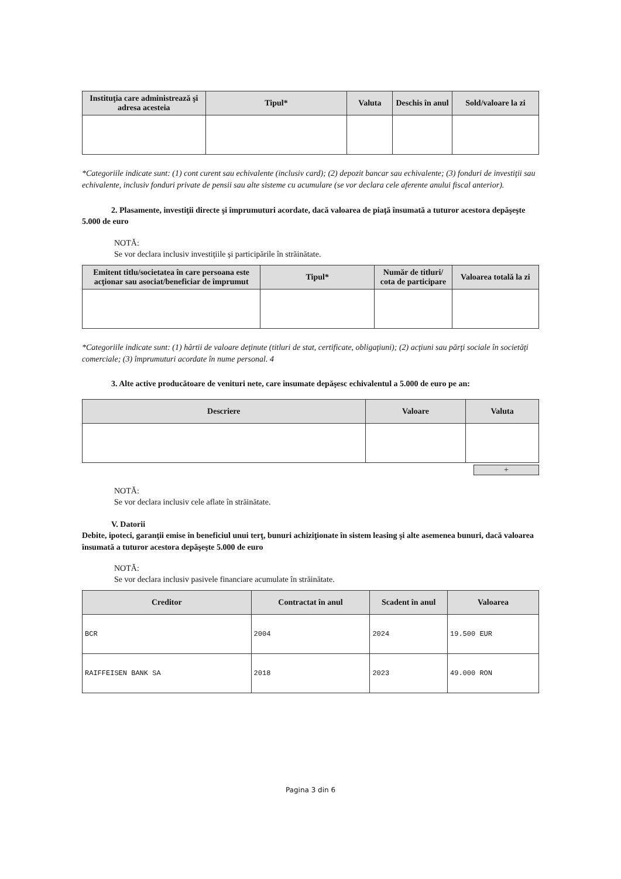| Instituţia care administrează şi adresa acesteia | Tipul* | Valuta | Deschis în anul | Sold/valoare la zi |
| --- | --- | --- | --- | --- |
*Categoriile indicate sunt: (1) cont curent sau echivalente (inclusiv card); (2) depozit bancar sau echivalente; (3) fonduri de investiţii sau echivalente, inclusiv fonduri private de pensii sau alte sisteme cu acumulare (se vor declara cele aferente anului fiscal anterior).
2. Plasamente, investiţii directe şi împrumuturi acordate, dacă valoarea de piaţă însumată a tuturor acestora depăşeşte 5.000 de euro
NOTĂ:
Se vor declara inclusiv investiţiile şi participările în străinătate.
| Emitent titlu/societatea în care persoana este acţionar sau asociat/beneficiar de împrumut | Tipul* | Număr de titluri/ cota de participare | Valoarea totală la zi |
| --- | --- | --- | --- |
*Categoriile indicate sunt: (1) hârtii de valoare deţinute (titluri de stat, certificate, obligaţiuni); (2) acţiuni sau părţi sociale în societăţi comerciale; (3) împrumuturi acordate în nume personal. 4
3. Alte active producătoare de venituri nete, care însumate depăşesc echivalentul a 5.000 de euro pe an:
| Descriere | Valoare | Valuta |
| --- | --- | --- |
+
NOTĂ:
Se vor declara inclusiv cele aflate în străinătate.
V. Datorii
Debite, ipoteci, garanţii emise în beneficiul unui terţ, bunuri achiziţionate în sistem leasing şi alte asemenea bunuri, dacă valoarea însumată a tuturor acestora depăşeşte 5.000 de euro
NOTĂ:
Se vor declara inclusiv pasivele financiare acumulate în străinătate.
| Creditor | Contractat în anul | Scadent în anul | Valoarea |
| --- | --- | --- | --- |
| BCR | 2004 | 2024 | 19.500 EUR |
| RAIFFEISEN BANK SA | 2018 | 2023 | 49.000 RON |
Pagina 3 din 6